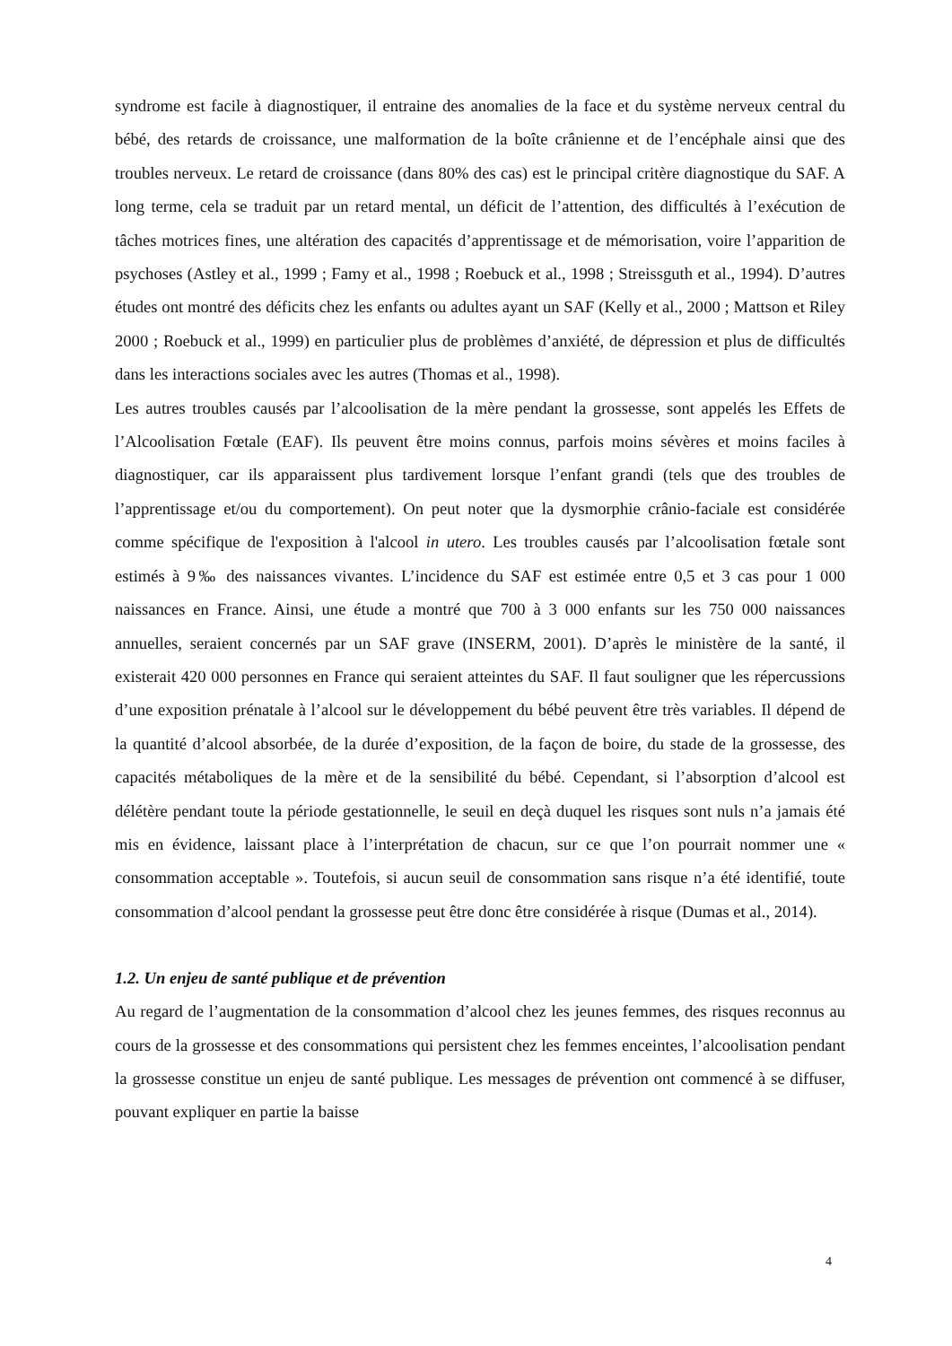syndrome est facile à diagnostiquer, il entraine des anomalies de la face et du système nerveux central du bébé, des retards de croissance, une malformation de la boîte crânienne et de l’encéphale ainsi que des troubles nerveux. Le retard de croissance (dans 80% des cas) est le principal critère diagnostique du SAF. A long terme, cela se traduit par un retard mental, un déficit de l’attention, des difficultés à l’exécution de tâches motrices fines, une altération des capacités d’apprentissage et de mémorisation, voire l’apparition de psychoses (Astley et al., 1999 ; Famy et al., 1998 ; Roebuck et al., 1998 ; Streissguth et al., 1994). D’autres études ont montré des déficits chez les enfants ou adultes ayant un SAF (Kelly et al., 2000 ; Mattson et Riley 2000 ; Roebuck et al., 1999) en particulier plus de problèmes d’anxiété, de dépression et plus de difficultés dans les interactions sociales avec les autres (Thomas et al., 1998).
Les autres troubles causés par l’alcoolisation de la mère pendant la grossesse, sont appelés les Effets de l’Alcoolisation Fœtale (EAF). Ils peuvent être moins connus, parfois moins sévères et moins faciles à diagnostiquer, car ils apparaissent plus tardivement lorsque l’enfant grandi (tels que des troubles de l’apprentissage et/ou du comportement). On peut noter que la dysmorphie crânio-faciale est considérée comme spécifique de l'exposition à l'alcool in utero. Les troubles causés par l’alcoolisation fœtale sont estimés à 9‰ des naissances vivantes. L’incidence du SAF est estimée entre 0,5 et 3 cas pour 1 000 naissances en France. Ainsi, une étude a montré que 700 à 3 000 enfants sur les 750 000 naissances annuelles, seraient concernés par un SAF grave (INSERM, 2001). D’après le ministère de la santé, il existerait 420 000 personnes en France qui seraient atteintes du SAF. Il faut souligner que les répercussions d’une exposition prénatale à l’alcool sur le développement du bébé peuvent être très variables. Il dépend de la quantité d’alcool absorbée, de la durée d’exposition, de la façon de boire, du stade de la grossesse, des capacités métaboliques de la mère et de la sensibilité du bébé. Cependant, si l’absorption d’alcool est délétère pendant toute la période gestationnelle, le seuil en deçà duquel les risques sont nuls n’a jamais été mis en évidence, laissant place à l’interprétation de chacun, sur ce que l’on pourrait nommer une « consommation acceptable ». Toutefois, si aucun seuil de consommation sans risque n’a été identifié, toute consommation d’alcool pendant la grossesse peut être donc être considérée à risque (Dumas et al., 2014).
1.2. Un enjeu de santé publique et de prévention
Au regard de l’augmentation de la consommation d’alcool chez les jeunes femmes, des risques reconnus au cours de la grossesse et des consommations qui persistent chez les femmes enceintes, l’alcoolisation pendant la grossesse constitue un enjeu de santé publique. Les messages de prévention ont commencé à se diffuser, pouvant expliquer en partie la baisse
4